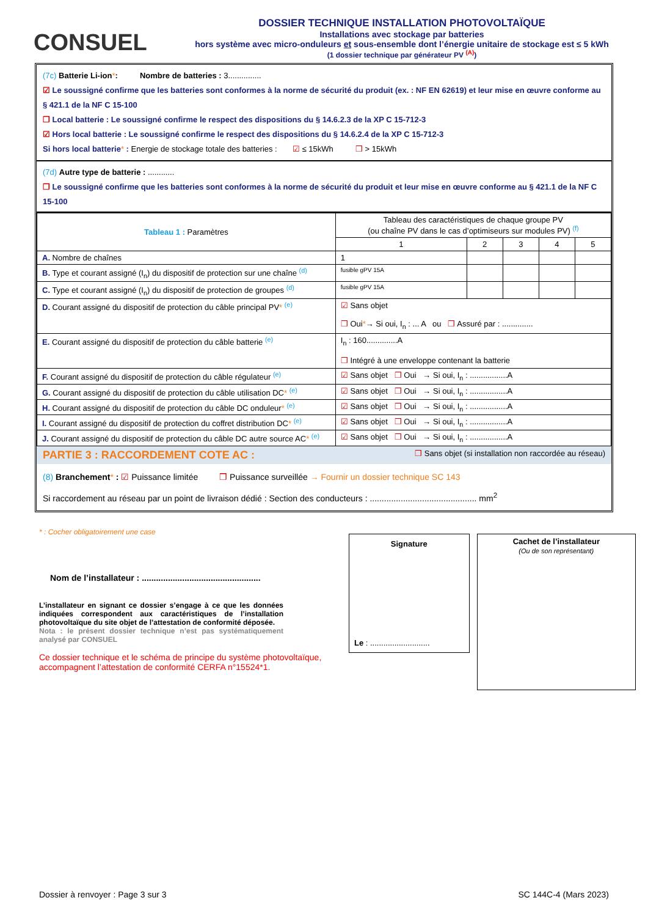CONSUEL
DOSSIER TECHNIQUE INSTALLATION PHOTOVOLTAÏQUE
Installations avec stockage par batteries
hors système avec micro-onduleurs et sous-ensemble dont l’énergie unitaire de stockage est ≤ 5 kWh
(1 dossier technique par générateur PV <sup>(A)</sup>)
(7c) Batterie Li-ion*: Nombre de batteries : 3...............
☑ Le soussigné confirme que les batteries sont conformes à la norme de sécurité du produit (ex. : NF EN 62619) et leur mise en œuvre conforme au § 421.1 de la NF C 15-100
❒ Local batterie : Le soussigné confirme le respect des dispositions du § 14.6.2.3 de la XP C 15-712-3
☑ Hors local batterie : Le soussigné confirme le respect des dispositions du § 14.6.2.4 de la XP C 15-712-3
Si hors local batterie* : Energie de stockage totale des batteries : ☑ ≤ 15kWh ❒ > 15kWh
(7d) Autre type de batterie : ............
❒ Le soussigné confirme que les batteries sont conformes à la norme de sécurité du produit et leur mise en œuvre conforme au § 421.1 de la NF C 15-100
| Tableau 1 : Paramètres | Tableau des caractéristiques de chaque groupe PV (ou chaîne PV dans le cas d’optimiseurs sur modules PV) <sup>(f)</sup> | | | | |
| --- | --- | --- | --- | --- | --- |
| | 1 | 2 | 3 | 4 | 5 |
| A. Nombre de chaînes | 1 | | | | |
| B. Type et courant assigné (I<sub>n</sub>) du dispositif de protection sur une chaîne <sup>(d)</sup> | fusible gPV 15A | | | | |
| C. Type et courant assigné (I<sub>n</sub>) du dispositif de protection de groupes <sup>(d)</sup> | fusible gPV 15A | | | | |
| D. Courant assigné du dispositif de protection du câble principal PV * <sup>(e)</sup> | ☑ Sans objet ❒ Oui * → Si oui, I<sub>n</sub> : ... A ou ❒ Assuré par : .............. | | | | |
| E. Courant assigné du dispositif de protection du câble batterie <sup>(e)</sup> | I<sub>n</sub> : 160..............A ❒ Intégré à une enveloppe contenant la batterie | | | | |
| F. Courant assigné du dispositif de protection du câble régulateur <sup>(e)</sup> | ☑ Sans objet ❒ Oui → Si oui, I<sub>n</sub> : .................A | | | | |
| G. Courant assigné du dispositif de protection du câble utilisation DC * <sup>(e)</sup> | ☑ Sans objet ❒ Oui → Si oui, I<sub>n</sub> : .................A | | | | |
| H. Courant assigné du dispositif de protection du câble DC onduleur * <sup>(e)</sup> | ☑ Sans objet ❒ Oui → Si oui, I<sub>n</sub> : .................A | | | | |
| I. Courant assigné du dispositif de protection du coffret distribution DC * <sup>(e)</sup> | ☑ Sans objet ❒ Oui → Si oui, I<sub>n</sub> : .................A | | | | |
| J. Courant assigné du dispositif de protection du câble DC autre source AC * <sup>(e)</sup> | ☑ Sans objet ❒ Oui → Si oui, I<sub>n</sub> : .................A | | | | |
PARTIE 3 : RACCORDEMENT COTE AC : ❒ Sans objet (si installation non raccordée au réseau)
(8) Branchement* : ☑ Puissance limitée ❒ Puissance surveillée → Fournir un dossier technique SC 143
Si raccordement au réseau par un point de livraison dédié : Section des conducteurs : ............................................. mm<sup>2</sup>
* : Cocher obligatoirement une case
Nom de l’installateur : ..................................................
L’installateur en signant ce dossier s’engage à ce que les données indiquées correspondent aux caractéristiques de l’installation photovoltaïque du site objet de l’attestation de conformité déposée.
Nota : le présent dossier technique n’est pas systématiquement analysé par CONSUEL
Ce dossier technique et le schéma de principe du système photovoltaïque, accompagnent l’attestation de conformité CERFA n°15524*1.
Signature
Le : ...........................
Cachet de l’installateur
(Ou de son représentant)
Dossier à renvoyer : Page 3 sur 3 SC 144C-4 (Mars 2023)